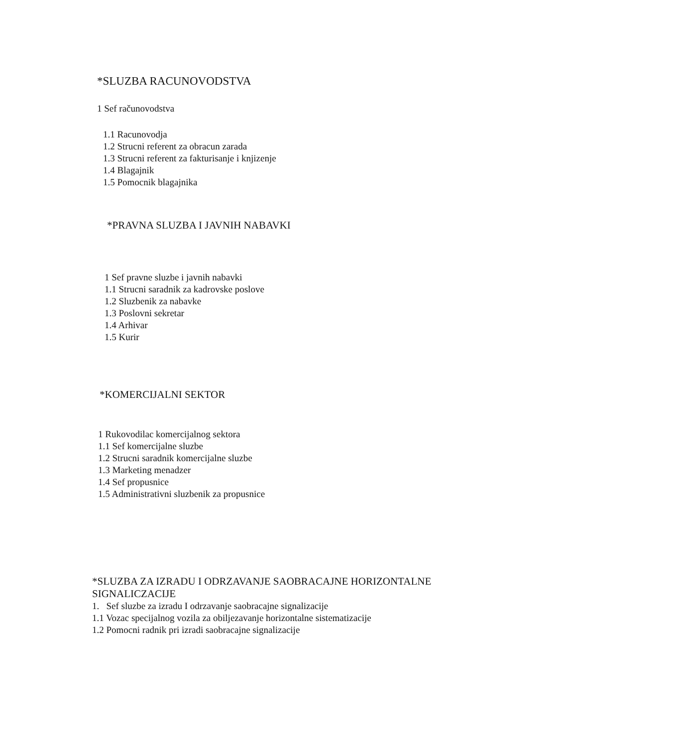*SLUZBA RACUNOVODSTVA
1 Sef računovodstva
1.1 Racunovodja
1.2 Strucni referent za obracun zarada
1.3 Strucni referent za fakturisanje i knjizenje
1.4 Blagajnik
1.5 Pomocnik blagajnika
*PRAVNA SLUZBA I JAVNIH NABAVKI
1 Sef pravne sluzbe i javnih nabavki
1.1 Strucni saradnik za kadrovske poslove
1.2 Sluzbenik za nabavke
1.3 Poslovni sekretar
1.4 Arhivar
1.5 Kurir
*KOMERCIJALNI SEKTOR
1 Rukovodilac komercijalnog sektora
1.1 Sef komercijalne sluzbe
1.2 Strucni saradnik komercijalne sluzbe
1.3 Marketing menadzer
1.4 Sef propusnice
1.5 Administrativni sluzbenik za propusnice
*SLUZBA ZA IZRADU I ODRZAVANJE SAOBRACAJNE HORIZONTALNE SIGNALICZACIJE
1. Sef sluzbe za izradu I odrzavanje saobracajne signalizacije
1.1 Vozac specijalnog vozila za obiljezavanje horizontalne sistematizacije
1.2 Pomocni radnik pri izradi saobracajne signalizacije